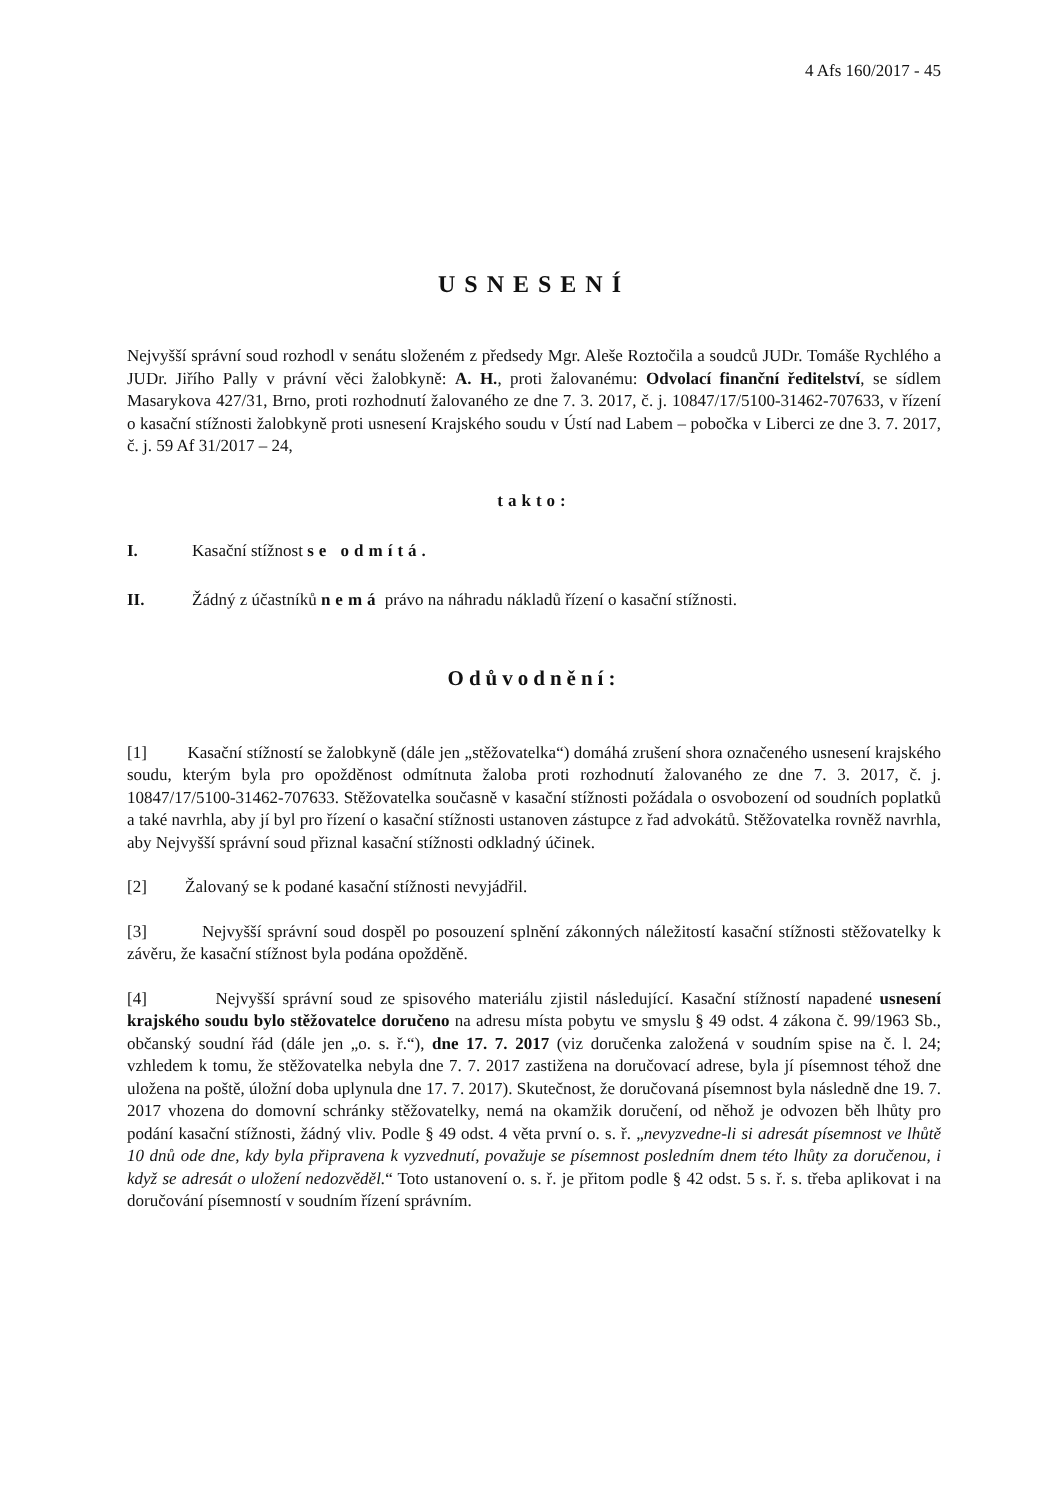4 Afs 160/2017 - 45
USNESENÍ
Nejvyšší správní soud rozhodl v senátu složeném z předsedy Mgr. Aleše Roztočila a soudců JUDr. Tomáše Rychlého a JUDr. Jiřího Pally v právní věci žalobkyně: A. H., proti žalovanému: Odvolací finanční ředitelství, se sídlem Masarykova 427/31, Brno, proti rozhodnutí žalovaného ze dne 7. 3. 2017, č. j. 10847/17/5100-31462-707633, v řízení o kasační stížnosti žalobkyně proti usnesení Krajského soudu v Ústí nad Labem – pobočka v Liberci ze dne 3. 7. 2017, č. j. 59 Af 31/2017 – 24,
takto:
I. Kasační stížnost se odmítá.
II. Žádný z účastníků nemá právo na náhradu nákladů řízení o kasační stížnosti.
Odůvodnění:
[1] Kasační stížností se žalobkyně (dále jen „stěžovatelka“) domáhá zrušení shora označeného usnesení krajského soudu, kterým byla pro opožděnost odmítnuta žaloba proti rozhodnutí žalovaného ze dne 7. 3. 2017, č. j. 10847/17/5100-31462-707633. Stěžovatelka současně v kasační stížnosti požádala o osvobození od soudních poplatků a také navrhla, aby jí byl pro řízení o kasační stížnosti ustanoven zástupce z řad advokátů. Stěžovatelka rovněž navrhla, aby Nejvyšší správní soud přiznal kasační stížnosti odkladný účinek.
[2] Žalovaný se k podané kasační stížnosti nevyjádřil.
[3] Nejvyšší správní soud dospěl po posouzení splnění zákonných náležitostí kasační stížnosti stěžovatelky k závěru, že kasační stížnost byla podána opožděně.
[4] Nejvyšší správní soud ze spisového materiálu zjistil následující. Kasační stížností napadené usnesení krajského soudu bylo stěžovatelce doručeno na adresu místa pobytu ve smyslu § 49 odst. 4 zákona č. 99/1963 Sb., občanský soudní řád (dále jen „o. s. ř.“), dne 17. 7. 2017 (viz doručenka založená v soudním spise na č. l. 24; vzhledem k tomu, že stěžovatelka nebyla dne 7. 7. 2017 zastižena na doručovací adrese, byla jí písemnost téhož dne uložena na poště, úložní doba uplynula dne 17. 7. 2017). Skutečnost, že doručovaná písemnost byla následně dne 19. 7. 2017 vhozena do domovní schránky stěžovatelky, nemá na okamžik doručení, od něhož je odvozen běh lhůty pro podání kasační stížnosti, žádný vliv. Podle § 49 odst. 4 věta první o. s. ř. „nevyzvedne-li si adresát písemnost ve lhůtě 10 dnů ode dne, kdy byla připravena k vyzvednutí, považuje se písemnost posledním dnem této lhůty za doručenou, i když se adresát o uložení nedozvěděl.“ Toto ustanovení o. s. ř. je přitom podle § 42 odst. 5 s. ř. s. třeba aplikovat i na doručování písemností v soudním řízení správním.